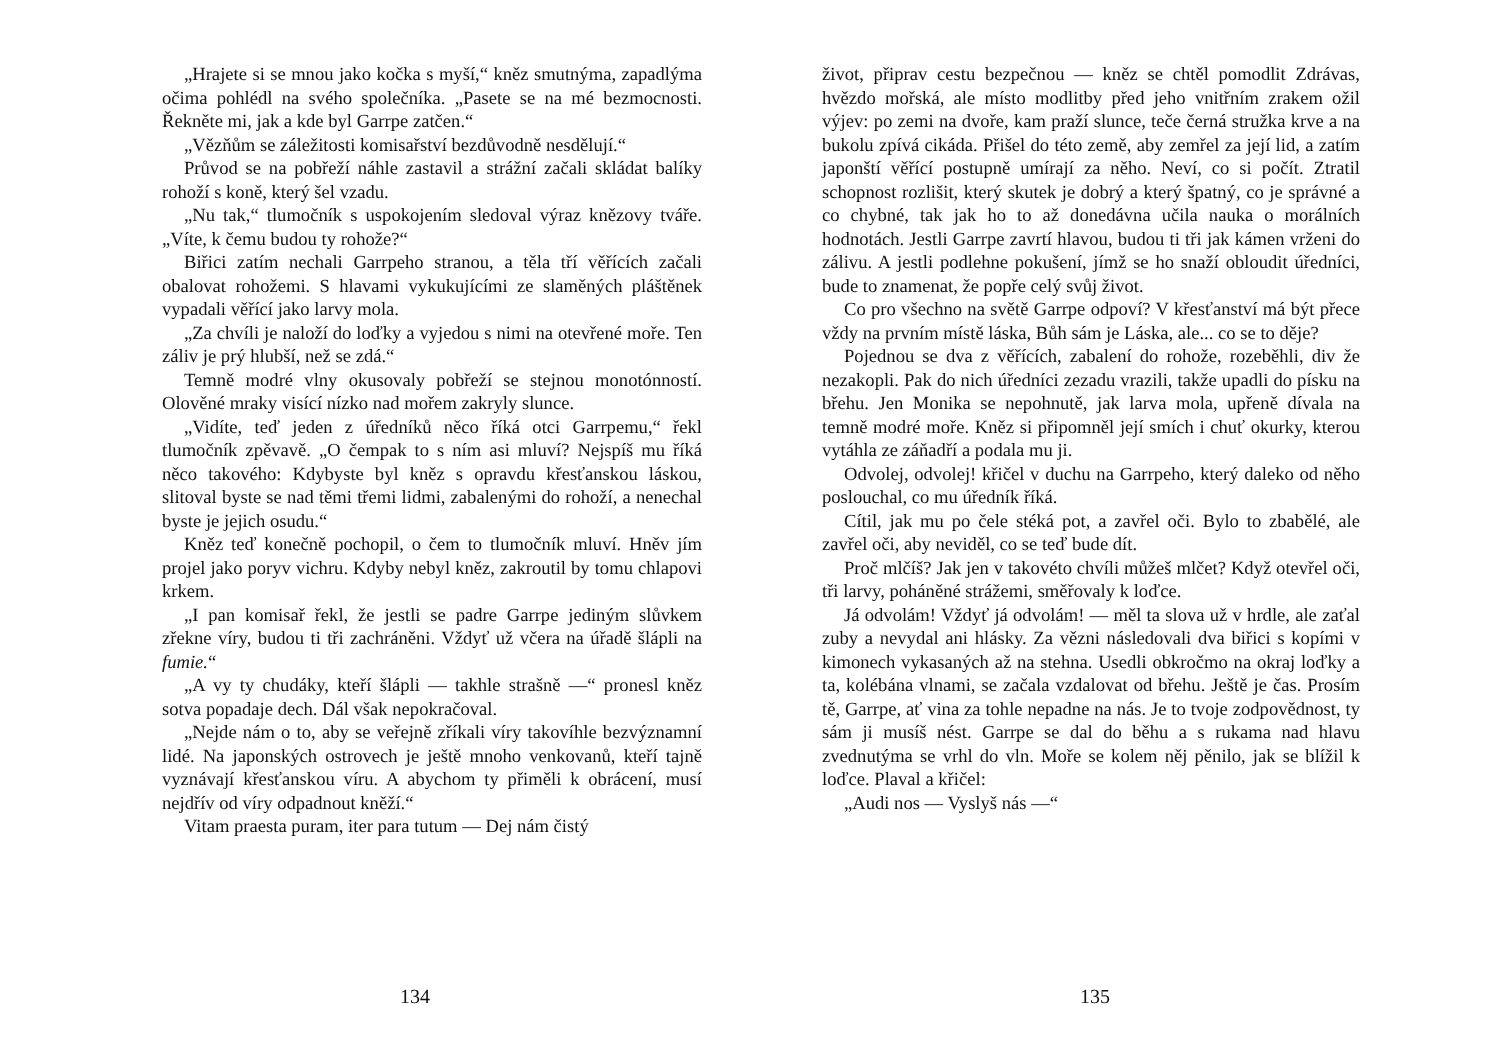„Hrajete si se mnou jako kočka s myší,“ kněz smutnýma, zapadlýma očima pohlédl na svého společníka. „Pasete se na mé bezmocnosti. Řekněte mi, jak a kde byl Garrpe zatčen.“
„Vězňům se záležitosti komisařství bezdůvodně nesdělují.“
Průvod se na pobřeží náhle zastavil a strážní začali skládat balíky rohoží s koně, který šel vzadu.
„Nu tak,“ tlumočník s uspokojením sledoval výraz knězovy tváře. „Víte, k čemu budou ty rohože?“
Biřici zatím nechali Garrpeho stranou, a těla tří věřících začali obalovat rohožemi. S hlavami vykukujícími ze slaměných pláštěnek vypadali věřící jako larvy mola.
„Za chvíli je naloží do loďky a vyjedou s nimi na otevřené moře. Ten záliv je prý hlubší, než se zdá.“
Temně modré vlny okusovaly pobřeží se stejnou monotónností. Olověné mraky visící nízko nad mořem zakryly slunce.
„Vidíte, teď jeden z úředníků něco říká otci Garrpemu,“ řekl tlumočník zpěvavě. „O čempak to s ním asi mluví? Nejspíš mu říká něco takového: Kdybyste byl kněz s opravdu křesťanskou láskou, slitoval byste se nad těmi třemi lidmi, zabalenými do rohoží, a nenechal byste je jejich osudu.“
Kněz teď konečně pochopil, o čem to tlumočník mluví. Hněv jím projel jako poryv vichru. Kdyby nebyl kněz, zakroutil by tomu chlapovi krkem.
„I pan komisař řekl, že jestli se padre Garrpe jediným slůvkem zřekne víry, budou ti tři zachráněni. Vždyť už včera na úřadě šlápli na fumie.“
„A vy ty chudáky, kteří šlápli — takhle strašně —“ pronesl kněz sotva popadaje dech. Dál však nepokračoval.
„Nejde nám o to, aby se veřejně zříkali víry takovíhle bezvýznamní lidé. Na japonských ostrovech je ještě mnoho venkovanů, kteří tajně vyznávají křesťanskou víru. A abychom ty přiměli k obrácení, musí nejdřív od víry odpadnout kněží.“
Vitam praesta puram, iter para tutum — Dej nám čistý
134
život, připrav cestu bezpečnou — kněz se chtěl pomodlit Zdrávas, hvězdo mořská, ale místo modlitby před jeho vnitřním zrakem ožil výjev: po zemi na dvoře, kam praží slunce, teče černá stružka krve a na bukolu zpívá cikáda. Přišel do této země, aby zemřel za její lid, a zatím japonští věřící postupně umírají za něho. Neví, co si počít. Ztratil schopnost rozlišit, který skutek je dobrý a který špatný, co je správné a co chybné, tak jak ho to až donedávna učila nauka o morálních hodnotách. Jestli Garrpe zavrtí hlavou, budou ti tři jak kámen vrženi do zálivu. A jestli podlehne pokušení, jímž se ho snaží obloudit úředníci, bude to znamenat, že popře celý svůj život.
Co pro všechno na světě Garrpe odpoví? V křesťanství má být přece vždy na prvním místě láska, Bůh sám je Láska, ale... co se to děje?
Pojednou se dva z věřících, zabalení do rohože, rozeběhli, div že nezakopli. Pak do nich úředníci zezadu vrazili, takže upadli do písku na břehu. Jen Monika se nepohnutě, jak larva mola, upřeně dívala na temně modré moře. Kněz si připomněl její smích i chuť okurky, kterou vytáhla ze záňadří a podala mu ji.
Odvolej, odvolej! křičel v duchu na Garrpeho, který daleko od něho poslouchal, co mu úředník říká.
Cítil, jak mu po čele stéká pot, a zavřel oči. Bylo to zbabělé, ale zavřel oči, aby neviděl, co se teď bude dít.
Proč mlčíš? Jak jen v takovéto chvíli můžeš mlčet? Když otevřel oči, tři larvy, poháněné strážemi, směřovaly k loďce.
Já odvolám! Vždyť já odvolám! — měl ta slova už v hrdle, ale zaťal zuby a nevydal ani hlásky. Za vězni následovali dva biřici s kopími v kimonech vykasaných až na stehna. Usedli obkročmo na okraj loďky a ta, kolébána vlnami, se začala vzdalovat od břehu. Ještě je čas. Prosím tě, Garrpe, ať vina za tohle nepadne na nás. Je to tvoje zodpovědnost, ty sám ji musíš nést. Garrpe se dal do běhu a s rukama nad hlavu zvednutýma se vrhl do vln. Moře se kolem něj pěnilo, jak se blížil k loďce. Plaval a křičel:
„Audi nos — Vyslyš nás —“
135